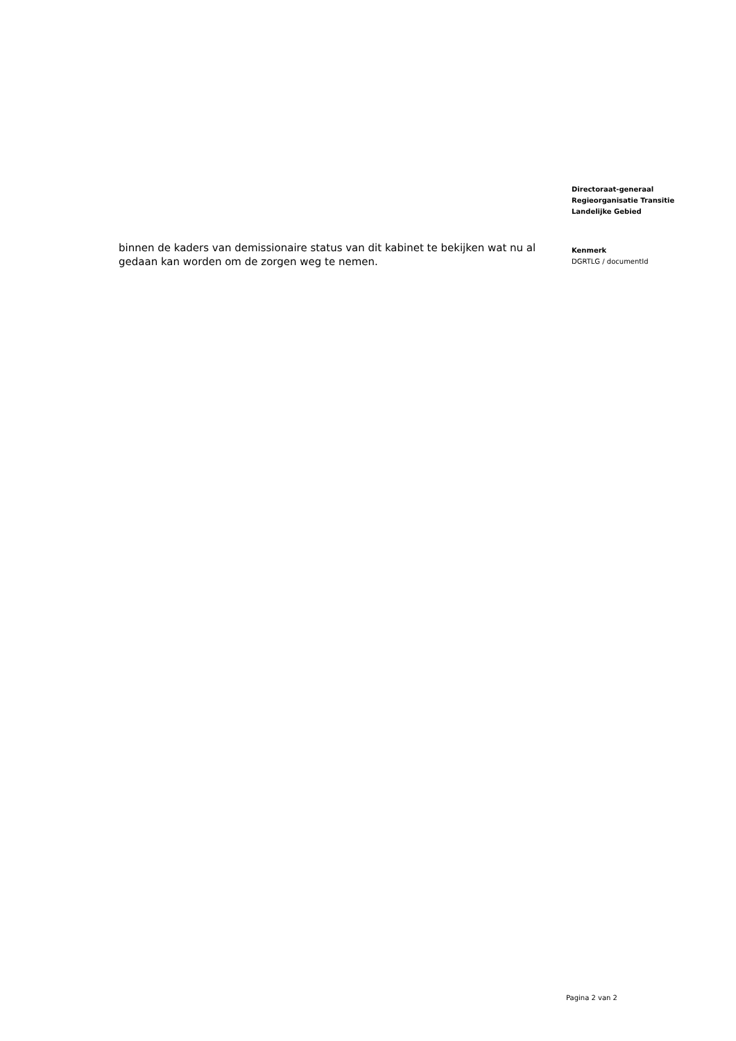binnen de kaders van demissionaire status van dit kabinet te bekijken wat nu al gedaan kan worden om de zorgen weg te nemen.
Directoraat-generaal
Regieorganisatie Transitie
Landelijke Gebied
Kenmerk
DGRTLG / documentId
Pagina 2 van 2